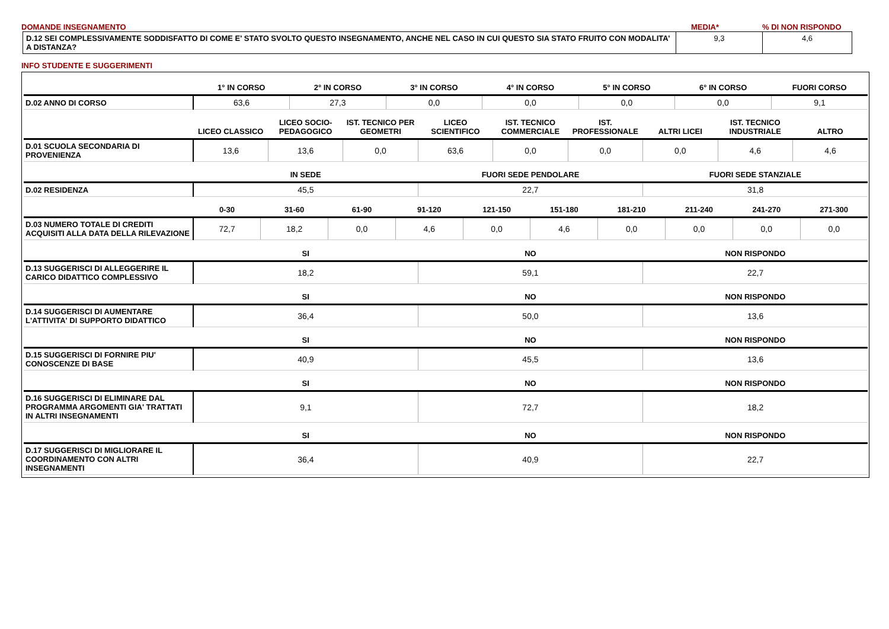DOMANDE INSEGNAMENTO MEDIA*% DI NON RISPONDO
| D.12 SEI COMPLESSIVAMENTE SODDISFATTO DI COME E' STATO SVOLTO QUESTO INSEGNAMENTO, ANCHE NEL CASO IN CUI QUESTO SIA STATO FRUITO CON MODALITA’ A DISTANZA? | 9,3 | 4,6 |
INFO STUDENTE E SUGGERIMENTI
| | 1° IN CORSO | 2° IN CORSO | 3° IN CORSO | 4° IN CORSO | 5° IN CORSO | 6° IN CORSO | FUORI CORSO |
| --- | --- | --- | --- | --- | --- | --- | --- |
| D.02 ANNO DI CORSO | 63,6 | 27,3 | 0,0 | 0,0 | 0,0 | 0,0 | 9,1 |
| | LICEO CLASSICO | LICEO SOCIO-PEDAGOGICO | IST. TECNICO PER GEOMETRI | LICEO SCIENTIFICO | IST. TECNICO COMMERCIALE | IST. PROFESSIONALE | ALTRI LICEI | IST. TECNICO INDUSTRIALE | ALTRO |
| --- | --- | --- | --- | --- | --- | --- | --- | --- | --- |
| D.01 SCUOLA SECONDARIA DI PROVENIENZA | 13,6 | 13,6 | 0,0 | 63,6 | 0,0 | 0,0 | 0,0 | 4,6 | 4,6 |
| | IN SEDE | FUORI SEDE PENDOLARE | FUORI SEDE STANZIALE |
| --- | --- | --- | --- |
| D.02 RESIDENZA | 45,5 | 22,7 | 31,8 |
| | 0-30 | 31-60 | 61-90 | 91-120 | 121-150 | 151-180 | 181-210 | 211-240 | 241-270 | 271-300 |
| --- | --- | --- | --- | --- | --- | --- | --- | --- | --- | --- |
| D.03 NUMERO TOTALE DI CREDITI ACQUISITI ALLA DATA DELLA RILEVAZIONE | 72,7 | 18,2 | 0,0 | 4,6 | 0,0 | 4,6 | 0,0 | 0,0 | 0,0 | 0,0 |
| | SI | NO | NON RISPONDO |
| --- | --- | --- | --- |
| D.13 SUGGERISCI DI ALLEGGERIRE IL CARICO DIDATTICO COMPLESSIVO | 18,2 | 59,1 | 22,7 |
| | SI | NO | NON RISPONDO |
| --- | --- | --- | --- |
| D.14 SUGGERISCI DI AUMENTARE L'ATTIVITA' DI SUPPORTO DIDATTICO | 36,4 | 50,0 | 13,6 |
| | SI | NO | NON RISPONDO |
| --- | --- | --- | --- |
| D.15 SUGGERISCI DI FORNIRE PIU' CONOSCENZE DI BASE | 40,9 | 45,5 | 13,6 |
| | SI | NO | NON RISPONDO |
| --- | --- | --- | --- |
| D.16 SUGGERISCI DI ELIMINARE DAL PROGRAMMA ARGOMENTI GIA' TRATTATI IN ALTRI INSEGNAMENTI | 9,1 | 72,7 | 18,2 |
| | SI | NO | NON RISPONDO |
| --- | --- | --- | --- |
| D.17 SUGGERISCI DI MIGLIORARE IL COORDINAMENTO CON ALTRI INSEGNAMENTI | 36,4 | 40,9 | 22,7 |